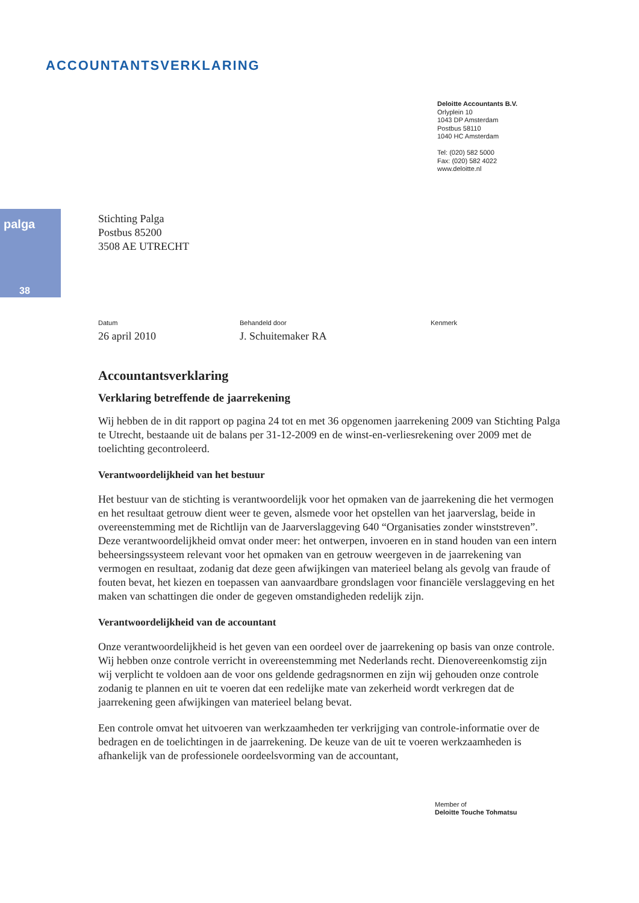ACCOUNTANTSVERKLARING
Deloitte Accountants B.V.
Orlyplein 10
1043 DP Amsterdam
Postbus 58110
1040 HC Amsterdam
Tel: (020) 582 5000
Fax: (020) 582 4022
www.deloitte.nl
palga
38
Stichting Palga
Postbus 85200
3508 AE UTRECHT
Datum
26 april 2010
Behandeld door
J. Schuitemaker RA
Kenmerk
Accountantsverklaring
Verklaring betreffende de jaarrekening
Wij hebben de in dit rapport op pagina 24 tot en met 36 opgenomen jaarrekening 2009 van Stichting Palga te Utrecht, bestaande uit de balans per 31-12-2009 en de winst-en-verliesrekening over 2009 met de toelichting gecontroleerd.
Verantwoordelijkheid van het bestuur
Het bestuur van de stichting is verantwoordelijk voor het opmaken van de jaarrekening die het vermogen en het resultaat getrouw dient weer te geven, alsmede voor het opstellen van het jaarverslag, beide in overeenstemming met de Richtlijn van de Jaarverslaggeving 640 “Organisaties zonder winststreven”. Deze verantwoordelijkheid omvat onder meer: het ontwerpen, invoeren en in stand houden van een intern beheersingssysteem relevant voor het opmaken van en getrouw weergeven in de jaarrekening van vermogen en resultaat, zodanig dat deze geen afwijkingen van materieel belang als gevolg van fraude of fouten bevat, het kiezen en toepassen van aanvaardbare grondslagen voor financiële verslaggeving en het maken van schattingen die onder de gegeven omstandigheden redelijk zijn.
Verantwoordelijkheid van de accountant
Onze verantwoordelijkheid is het geven van een oordeel over de jaarrekening op basis van onze controle. Wij hebben onze controle verricht in overeenstemming met Nederlands recht. Dienovereenkomstig zijn wij verplicht te voldoen aan de voor ons geldende gedragsnormen en zijn wij gehouden onze controle zodanig te plannen en uit te voeren dat een redelijke mate van zekerheid wordt verkregen dat de jaarrekening geen afwijkingen van materieel belang bevat.
Een controle omvat het uitvoeren van werkzaamheden ter verkrijging van controle-informatie over de bedragen en de toelichtingen in de jaarrekening. De keuze van de uit te voeren werkzaamheden is afhankelijk van de professionele oordeelsvorming van de accountant,
Member of
Deloitte Touche Tohmatsu